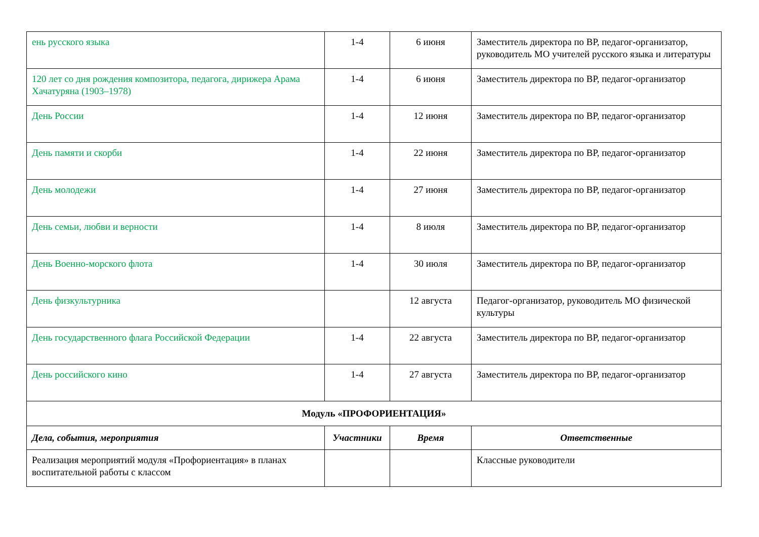| ень русского языка | 1-4 | 6 июня | Заместитель директора по ВР, педагог-организатор, руководитель МО учителей русского языка и литературы |
| 120 лет со дня рождения композитора, педагога, дирижера Арама Хачатуряна (1903–1978) | 1-4 | 6 июня | Заместитель директора по ВР, педагог-организатор |
| День России | 1-4 | 12 июня | Заместитель директора по ВР, педагог-организатор |
| День памяти и скорби | 1-4 | 22 июня | Заместитель директора по ВР, педагог-организатор |
| День молодежи | 1-4 | 27 июня | Заместитель директора по ВР, педагог-организатор |
| День семьи, любви и верности | 1-4 | 8 июля | Заместитель директора по ВР, педагог-организатор |
| День Военно-морского флота | 1-4 | 30 июля | Заместитель директора по ВР, педагог-организатор |
| День физкультурника | | 12 августа | Педагог-организатор, руководитель МО физической культуры |
| День государственного флага Российской Федерации | 1-4 | 22 августа | Заместитель директора по ВР, педагог-организатор |
| День российского кино | 1-4 | 27 августа | Заместитель директора по ВР, педагог-организатор |
| Модуль «ПРОФОРИЕНТАЦИЯ» | | | |
| Дела, события, мероприятия | Участники | Время | Ответственные |
| Реализация мероприятий модуля «Профориентация» в планах воспитательной работы с классом | | | Классные руководители |